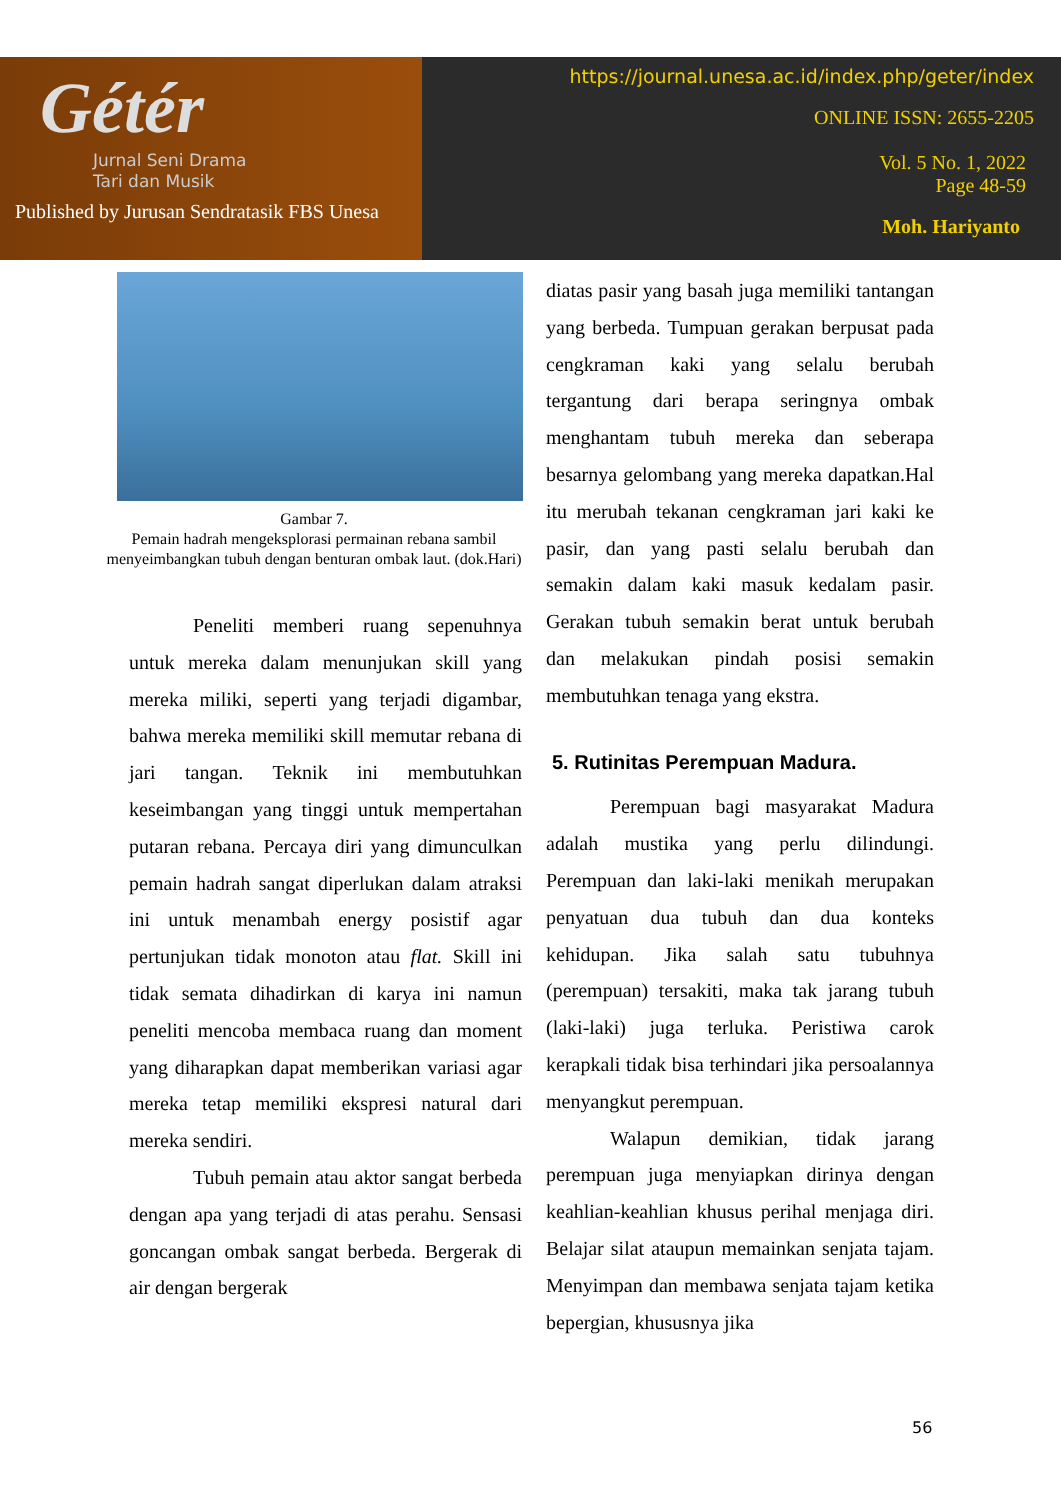Gétér
Jurnal Seni Drama
Tari dan Musik
Published by Jurusan Sendratasik FBS Unesa
https://journal.unesa.ac.id/index.php/geter/index
ONLINE ISSN: 2655-2205
Vol. 5 No. 1, 2022
Page 48-59
Moh. Hariyanto
Gambar 7.
Pemain hadrah mengeksplorasi permainan rebana sambil menyeimbangkan tubuh dengan benturan ombak laut. (dok.Hari)
Peneliti memberi ruang sepenuhnya untuk mereka dalam menunjukan skill yang mereka miliki, seperti yang terjadi digambar, bahwa mereka memiliki skill memutar rebana di jari tangan. Teknik ini membutuhkan keseimbangan yang tinggi untuk mempertahan putaran rebana. Percaya diri yang dimunculkan pemain hadrah sangat diperlukan dalam atraksi ini untuk menambah energy posistif agar pertunjukan tidak monoton atau flat. Skill ini tidak semata dihadirkan di karya ini namun peneliti mencoba membaca ruang dan moment yang diharapkan dapat memberikan variasi agar mereka tetap memiliki ekspresi natural dari mereka sendiri.
Tubuh pemain atau aktor sangat berbeda dengan apa yang terjadi di atas perahu. Sensasi goncangan ombak sangat berbeda. Bergerak di air dengan bergerak
diatas pasir yang basah juga memiliki tantangan yang berbeda. Tumpuan gerakan berpusat pada cengkraman kaki yang selalu berubah tergantung dari berapa seringnya ombak menghantam tubuh mereka dan seberapa besarnya gelombang yang mereka dapatkan.Hal itu merubah tekanan cengkraman jari kaki ke pasir, dan yang pasti selalu berubah dan semakin dalam kaki masuk kedalam pasir. Gerakan tubuh semakin berat untuk berubah dan melakukan pindah posisi semakin membutuhkan tenaga yang ekstra.
5. Rutinitas Perempuan Madura.
Perempuan bagi masyarakat Madura adalah mustika yang perlu dilindungi. Perempuan dan laki-laki menikah merupakan penyatuan dua tubuh dan dua konteks kehidupan. Jika salah satu tubuhnya (perempuan) tersakiti, maka tak jarang tubuh (laki-laki) juga terluka. Peristiwa carok kerapkali tidak bisa terhindari jika persoalannya menyangkut perempuan.
Walapun demikian, tidak jarang perempuan juga menyiapkan dirinya dengan keahlian-keahlian khusus perihal menjaga diri. Belajar silat ataupun memainkan senjata tajam. Menyimpan dan membawa senjata tajam ketika bepergian, khususnya jika
56